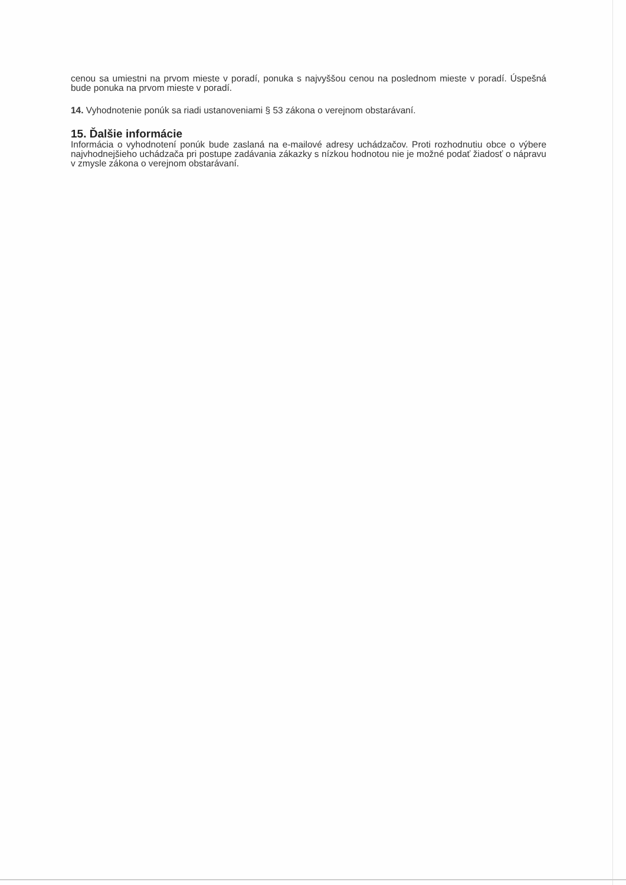cenou sa umiestni na prvom mieste v poradí, ponuka s najvyššou cenou na poslednom mieste v poradí. Úspešná bude ponuka na prvom mieste v poradí.
14. Vyhodnotenie ponúk sa riadi ustanoveniami § 53 zákona o verejnom obstarávaní.
15. Ďalšie informácie
Informácia o vyhodnotení ponúk bude zaslaná na e-mailové adresy uchádzačov. Proti rozhodnutiu obce o výbere najvhodnejšieho uchádzača pri postupe zadávania zákazky s nízkou hodnotou nie je možné podať žiadosť o nápravu v zmysle zákona o verejnom obstarávaní.